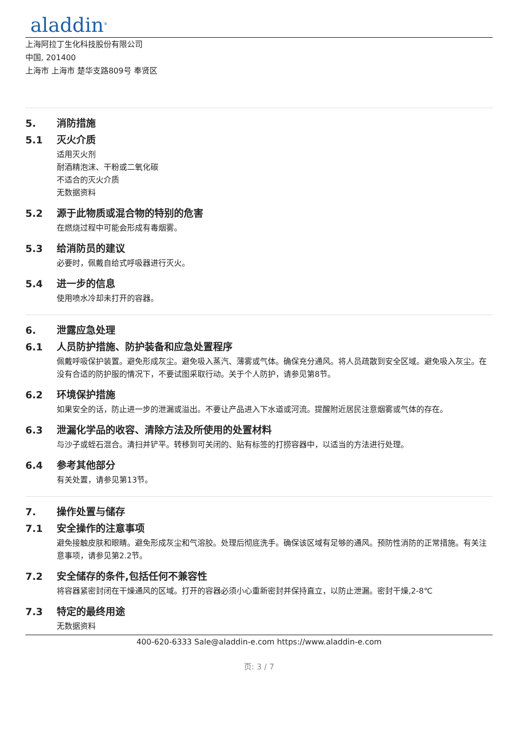aladdin<sup>®</sup>
上海阿拉丁生化科技股份有限公司
中国, 201400
上海市 上海市 楚华支路809号 奉贤区
5. 消防措施
5.1 灭火介质
适用灭火剂
耐酒精泡沫、干粉或二氧化碳
不适合的灭火介质
无数据资料
5.2 源于此物质或混合物的特别的危害
在燃烧过程中可能会形成有毒烟雾。
5.3 给消防员的建议
必要时，佩戴自给式呼吸器进行灭火。
5.4 进一步的信息
使用喷水冷却未打开的容器。
6. 泄露应急处理
6.1 人员防护措施、防护装备和应急处置程序
佩戴呼吸保护装置。避免形成灰尘。避免吸入蒸汽、薄雾或气体。确保充分通风。将人员疏散到安全区域。避免吸入灰尘。在没有合适的防护服的情况下，不要试图采取行动。关于个人防护，请参见第8节。
6.2 环境保护措施
如果安全的话，防止进一步的泄漏或溢出。不要让产品进入下水道或河流。提醒附近居民注意烟雾或气体的存在。
6.3 泄漏化学品的收容、清除方法及所使用的处置材料
与沙子或蛭石混合。清扫并铲平。转移到可关闭的、贴有标签的打捞容器中，以适当的方法进行处理。
6.4 参考其他部分
有关处置，请参见第13节。
7. 操作处置与储存
7.1 安全操作的注意事项
避免接触皮肤和眼睛。避免形成灰尘和气溶胶。处理后彻底洗手。确保该区域有足够的通风。预防性消防的正常措施。有关注意事项，请参见第2.2节。
7.2 安全储存的条件,包括任何不兼容性
将容器紧密封闭在干燥通风的区域。打开的容器必须小心重新密封并保持直立，以防止泄漏。密封干燥,2-8℃
7.3 特定的最终用途
无数据资料
400-620-6333 Sale@aladdin-e.com https://www.aladdin-e.com
页: 3 / 7